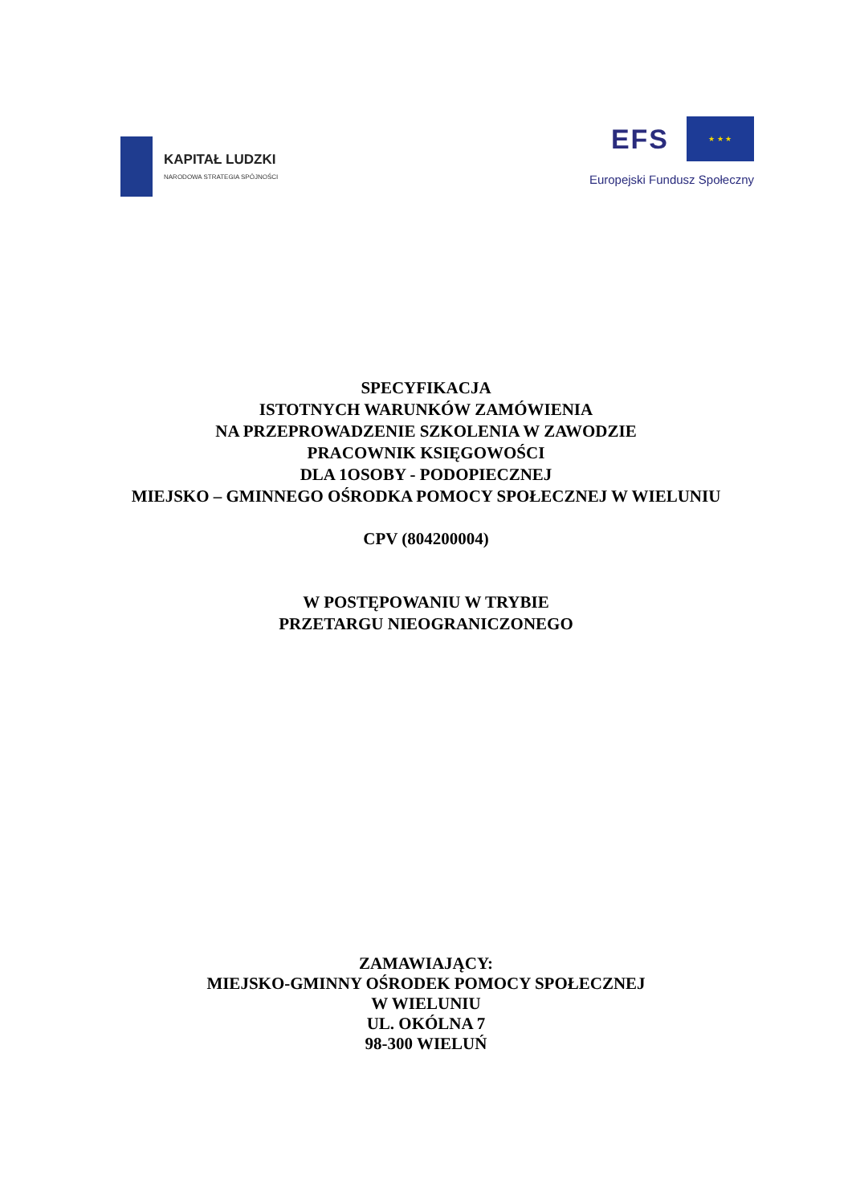KAPITAŁ LUDZKI
NARODOWA STRATEGIA SPÓJNOŚCI
EFS
★ ★ ★
Europejski Fundusz Społeczny
SPECYFIKACJA
ISTOTNYCH WARUNKÓW ZAMÓWIENIA
NA PRZEPROWADZENIE SZKOLENIA W ZAWODZIE
PRACOWNIK KSIĘGOWOŚCI
DLA 1OSOBY - PODOPIECZNEJ
MIEJSKO – GMINNEGO OŚRODKA POMOCY SPOŁECZNEJ W WIELUNIU
CPV (804200004)
W POSTĘPOWANIU W TRYBIE
PRZETARGU NIEOGRANICZONEGO
ZAMAWIAJĄCY:
MIEJSKO-GMINNY OŚRODEK POMOCY SPOŁECZNEJ
W WIELUNIU
UL. OKÓLNA 7
98-300 WIELUŃ